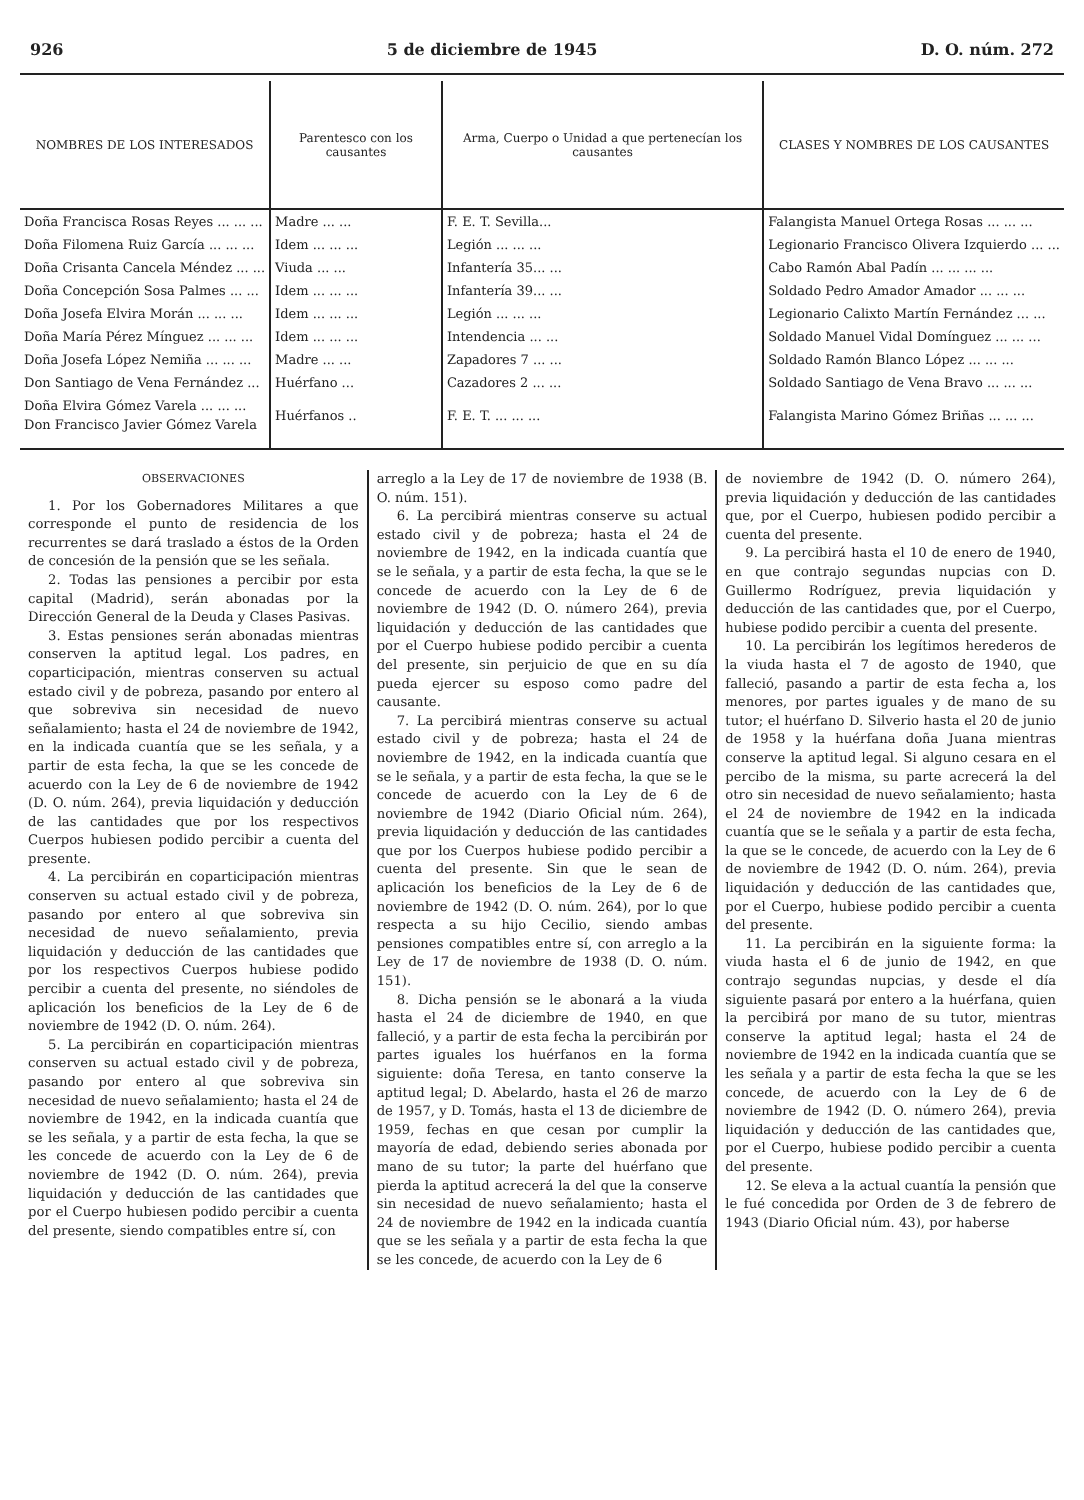926 5 de diciembre de 1945 D. O. núm. 272
| NOMBRES DE LOS INTERESADOS | Parentesco con los causantes | Arma, Cuerpo o Unidad a que pertenecían los causantes | CLASES Y NOMBRES DE LOS CAUSANTES |
| --- | --- | --- | --- |
| Doña Francisca Rosas Reyes ... ... ... | Madre ... ... | F. E. T. Sevilla... | Falangista Manuel Ortega Rosas ... ... ... |
| Doña Filomena Ruiz García ... ... ... | Idem ... ... ... | Legión ... ... ... | Legionario Francisco Olivera Izquierdo ... ... |
| Doña Crisanta Cancela Méndez ... ... | Viuda ... ... | Infantería 35... ... | Cabo Ramón Abal Padín ... ... ... ... |
| Doña Concepción Sosa Palmes ... ... | Idem ... ... ... | Infantería 39... ... | Soldado Pedro Amador Amador ... ... ... |
| Doña Josefa Elvira Morán ... ... ... | Idem ... ... ... | Legión ... ... ... | Legionario Calixto Martín Fernández ... ... |
| Doña María Pérez Mínguez ... ... ... | Idem ... ... ... | Intendencia ... ... | Soldado Manuel Vidal Domínguez ... ... ... |
| Doña Josefa López Nemiña ... ... ... | Madre ... ... | Zapadores 7 ... ... | Soldado Ramón Blanco López ... ... ... |
| Don Santiago de Vena Fernández ... | Huérfano ... | Cazadores 2 ... ... | Soldado Santiago de Vena Bravo ... ... ... |
| Doña Elvira Gómez Varela ... ... ... Don Francisco Javier Gómez Varela | Huérfanos .. | F. E. T. ... ... ... | Falangista Marino Gómez Briñas ... ... ... |
OBSERVACIONES
1. Por los Gobernadores Militares a que corresponde el punto de residencia de los recurrentes se dará traslado a éstos de la Orden de concesión de la pensión que se les señala.
2. Todas las pensiones a percibir por esta capital (Madrid), serán abonadas por la Dirección General de la Deuda y Clases Pasivas.
3. Estas pensiones serán abonadas mientras conserven la aptitud legal. Los padres, en coparticipación, mientras conserven su actual estado civil y de pobreza, pasando por entero al que sobreviva sin necesidad de nuevo señalamiento; hasta el 24 de noviembre de 1942, en la indicada cuantía que se les señala, y a partir de esta fecha, la que se les concede de acuerdo con la Ley de 6 de noviembre de 1942 (D. O. núm. 264), previa liquidación y deducción de las cantidades que por los respectivos Cuerpos hubiesen podido percibir a cuenta del presente.
4. La percibirán en coparticipación mientras conserven su actual estado civil y de pobreza, pasando por entero al que sobreviva sin necesidad de nuevo señalamiento, previa liquidación y deducción de las cantidades que por los respectivos Cuerpos hubiese podido percibir a cuenta del presente, no siéndoles de aplicación los beneficios de la Ley de 6 de noviembre de 1942 (D. O. núm. 264).
5. La percibirán en coparticipación mientras conserven su actual estado civil y de pobreza, pasando por entero al que sobreviva sin necesidad de nuevo señalamiento; hasta el 24 de noviembre de 1942, en la indicada cuantía que se les señala, y a partir de esta fecha, la que se les concede de acuerdo con la Ley de 6 de noviembre de 1942 (D. O. núm. 264), previa liquidación y deducción de las cantidades que por el Cuerpo hubiesen podido percibir a cuenta del presente, siendo compatibles entre sí, con
arreglo a la Ley de 17 de noviembre de 1938 (B. O. núm. 151).
6. La percibirá mientras conserve su actual estado civil y de pobreza; hasta el 24 de noviembre de 1942, en la indicada cuantía que se le señala, y a partir de esta fecha, la que se le concede de acuerdo con la Ley de 6 de noviembre de 1942 (D. O. número 264), previa liquidación y deducción de las cantidades que por el Cuerpo hubiese podido percibir a cuenta del presente, sin perjuicio de que en su día pueda ejercer su esposo como padre del causante.
7. La percibirá mientras conserve su actual estado civil y de pobreza; hasta el 24 de noviembre de 1942, en la indicada cuantía que se le señala, y a partir de esta fecha, la que se le concede de acuerdo con la Ley de 6 de noviembre de 1942 (Diario Oficial núm. 264), previa liquidación y deducción de las cantidades que por los Cuerpos hubiese podido percibir a cuenta del presente. Sin que le sean de aplicación los beneficios de la Ley de 6 de noviembre de 1942 (D. O. núm. 264), por lo que respecta a su hijo Cecilio, siendo ambas pensiones compatibles entre sí, con arreglo a la Ley de 17 de noviembre de 1938 (D. O. núm. 151).
8. Dicha pensión se le abonará a la viuda hasta el 24 de diciembre de 1940, en que falleció, y a partir de esta fecha la percibirán por partes iguales los huérfanos en la forma siguiente: doña Teresa, en tanto conserve la aptitud legal; D. Abelardo, hasta el 26 de marzo de 1957, y D. Tomás, hasta el 13 de diciembre de 1959, fechas en que cesan por cumplir la mayoría de edad, debiendo series abonada por mano de su tutor; la parte del huérfano que pierda la aptitud acrecerá la del que la conserve sin necesidad de nuevo señalamiento; hasta el 24 de noviembre de 1942 en la indicada cuantía que se les señala y a partir de esta fecha la que se les concede, de acuerdo con la Ley de 6
de noviembre de 1942 (D. O. número 264), previa liquidación y deducción de las cantidades que, por el Cuerpo, hubiesen podido percibir a cuenta del presente.
9. La percibirá hasta el 10 de enero de 1940, en que contrajo segundas nupcias con D. Guillermo Rodríguez, previa liquidación y deducción de las cantidades que, por el Cuerpo, hubiese podido percibir a cuenta del presente.
10. La percibirán los legítimos herederos de la viuda hasta el 7 de agosto de 1940, que falleció, pasando a partir de esta fecha a, los menores, por partes iguales y de mano de su tutor; el huérfano D. Silverio hasta el 20 de junio de 1958 y la huérfana doña Juana mientras conserve la aptitud legal. Si alguno cesara en el percibo de la misma, su parte acrecerá la del otro sin necesidad de nuevo señalamiento; hasta el 24 de noviembre de 1942 en la indicada cuantía que se le señala y a partir de esta fecha, la que se le concede, de acuerdo con la Ley de 6 de noviembre de 1942 (D. O. núm. 264), previa liquidación y deducción de las cantidades que, por el Cuerpo, hubiese podido percibir a cuenta del presente.
11. La percibirán en la siguiente forma: la viuda hasta el 6 de junio de 1942, en que contrajo segundas nupcias, y desde el día siguiente pasará por entero a la huérfana, quien la percibirá por mano de su tutor, mientras conserve la aptitud legal; hasta el 24 de noviembre de 1942 en la indicada cuantía que se les señala y a partir de esta fecha la que se les concede, de acuerdo con la Ley de 6 de noviembre de 1942 (D. O. número 264), previa liquidación y deducción de las cantidades que, por el Cuerpo, hubiese podido percibir a cuenta del presente.
12. Se eleva a la actual cuantía la pensión que le fué concedida por Orden de 3 de febrero de 1943 (Diario Oficial núm. 43), por haberse